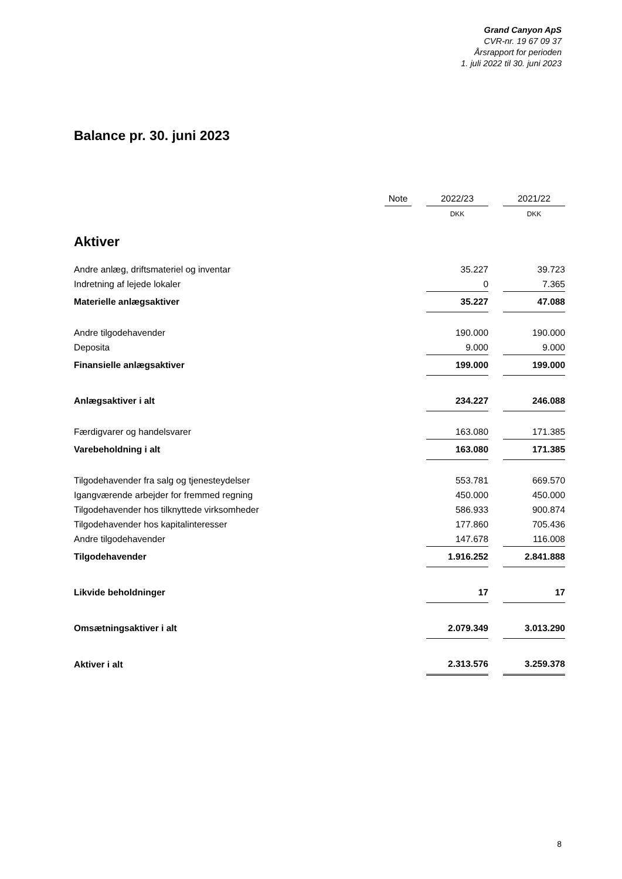Grand Canyon ApS
CVR-nr. 19 67 09 37
Årsrapport for perioden
1. juli 2022 til 30. juni 2023
Balance pr. 30. juni 2023
| | Note | | 2022/23 | | 2021/22 |
| --- | --- | --- | --- | --- | --- |
| | | | DKK | | DKK |
| Aktiver | | | | | |
| Andre anlæg, driftsmateriel og inventar | | | 35.227 | | 39.723 |
| Indretning af lejede lokaler | | | 0 | | 7.365 |
| Materielle anlægsaktiver | | | 35.227 | | 47.088 |
| Andre tilgodehavender | | | 190.000 | | 190.000 |
| Deposita | | | 9.000 | | 9.000 |
| Finansielle anlægsaktiver | | | 199.000 | | 199.000 |
| Anlægsaktiver i alt | | | 234.227 | | 246.088 |
| Færdigvarer og handelsvarer | | | 163.080 | | 171.385 |
| Varebeholdning i alt | | | 163.080 | | 171.385 |
| Tilgodehavender fra salg og tjenesteydelser | | | 553.781 | | 669.570 |
| Igangværende arbejder for fremmed regning | | | 450.000 | | 450.000 |
| Tilgodehavender hos tilknyttede virksomheder | | | 586.933 | | 900.874 |
| Tilgodehavender hos kapitalinteresser | | | 177.860 | | 705.436 |
| Andre tilgodehavender | | | 147.678 | | 116.008 |
| Tilgodehavender | | | 1.916.252 | | 2.841.888 |
| Likvide beholdninger | | | 17 | | 17 |
| Omsætningsaktiver i alt | | | 2.079.349 | | 3.013.290 |
| Aktiver i alt | | | 2.313.576 | | 3.259.378 |
8